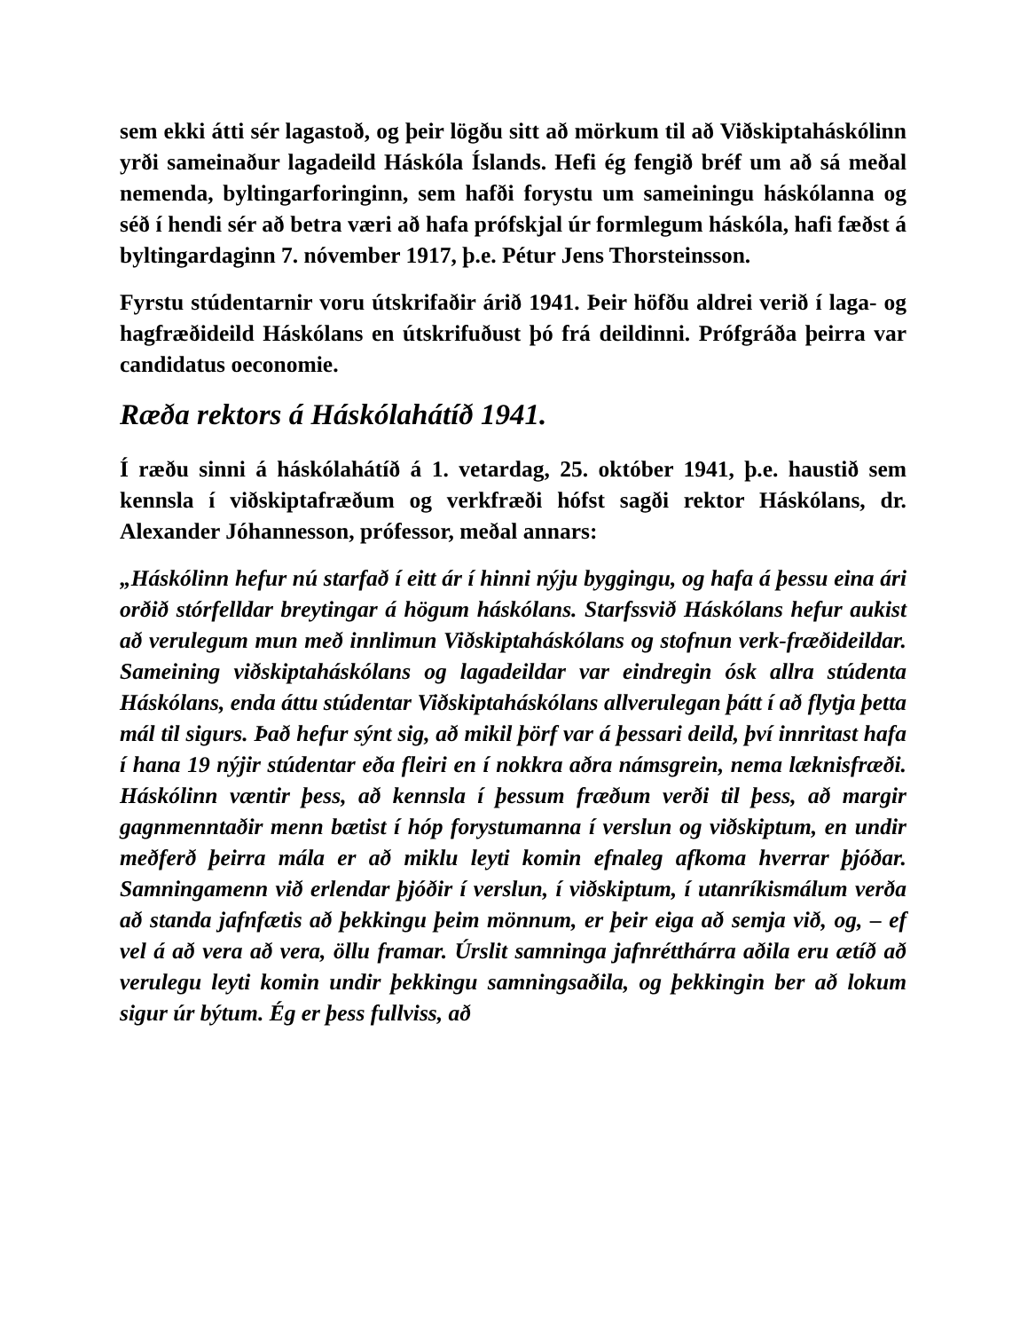sem ekki átti sér lagastoð, og þeir lögðu sitt að mörkum til að Viðskiptaháskólinn yrði sameinaður lagadeild Háskóla Íslands. Hefi ég fengið bréf um að sá meðal nemenda, byltingarforinginn, sem hafði forystu um sameiningu háskólanna og séð í hendi sér að betra væri að hafa prófskjal úr formlegum háskóla, hafi fæðst á byltingardaginn 7. nóvember 1917, þ.e. Pétur Jens Thorsteinsson.
Fyrstu stúdentarnir voru útskrifaðir árið 1941. Þeir höfðu aldrei verið í laga- og hagfræðideild Háskólans en útskrifuðust þó frá deildinni. Prófgráða þeirra var candidatus oeconomie.
Ræða rektors á Háskólahátíð 1941.
Í ræðu sinni á háskólahátíð á 1. vetardag, 25. október 1941, þ.e. haustið sem kennsla í viðskiptafræðum og verkfræði hófst sagði rektor Háskólans, dr. Alexander Jóhannesson, prófessor, meðal annars:
„Háskólinn hefur nú starfað í eitt ár í hinni nýju byggingu, og hafa á þessu eina ári orðið stórfelldar breytingar á högum háskólans. Starfssvið Háskólans hefur aukist að verulegum mun með innlimun Viðskiptaháskólans og stofnun verk-fræðideildar. Sameining viðskiptaháskólans og lagadeildar var eindregin ósk allra stúdenta Háskólans, enda áttu stúdentar Viðskiptaháskólans allverulegan þátt í að flytja þetta mál til sigurs. Það hefur sýnt sig, að mikil þörf var á þessari deild, því innritast hafa í hana 19 nýjir stúdentar eða fleiri en í nokkra aðra námsgrein, nema læknisfræði. Háskólinn væntir þess, að kennsla í þessum fræðum verði til þess, að margir gagnmenntaðir menn bætist í hóp forystumanna í verslun og viðskiptum, en undir meðferð þeirra mála er að miklu leyti komin efnaleg afkoma hverrar þjóðar. Samningamenn við erlendar þjóðir í verslun, í viðskiptum, í utanríkismálum verða að standa jafnfætis að þekkingu þeim mönnum, er þeir eiga að semja við, og, – ef vel á að vera að vera, öllu framar. Úrslit samninga jafnrétthárra aðila eru ætíð að verulegu leyti komin undir þekkingu samningsaðila, og þekkingin ber að lokum sigur úr býtum. Ég er þess fullviss, að